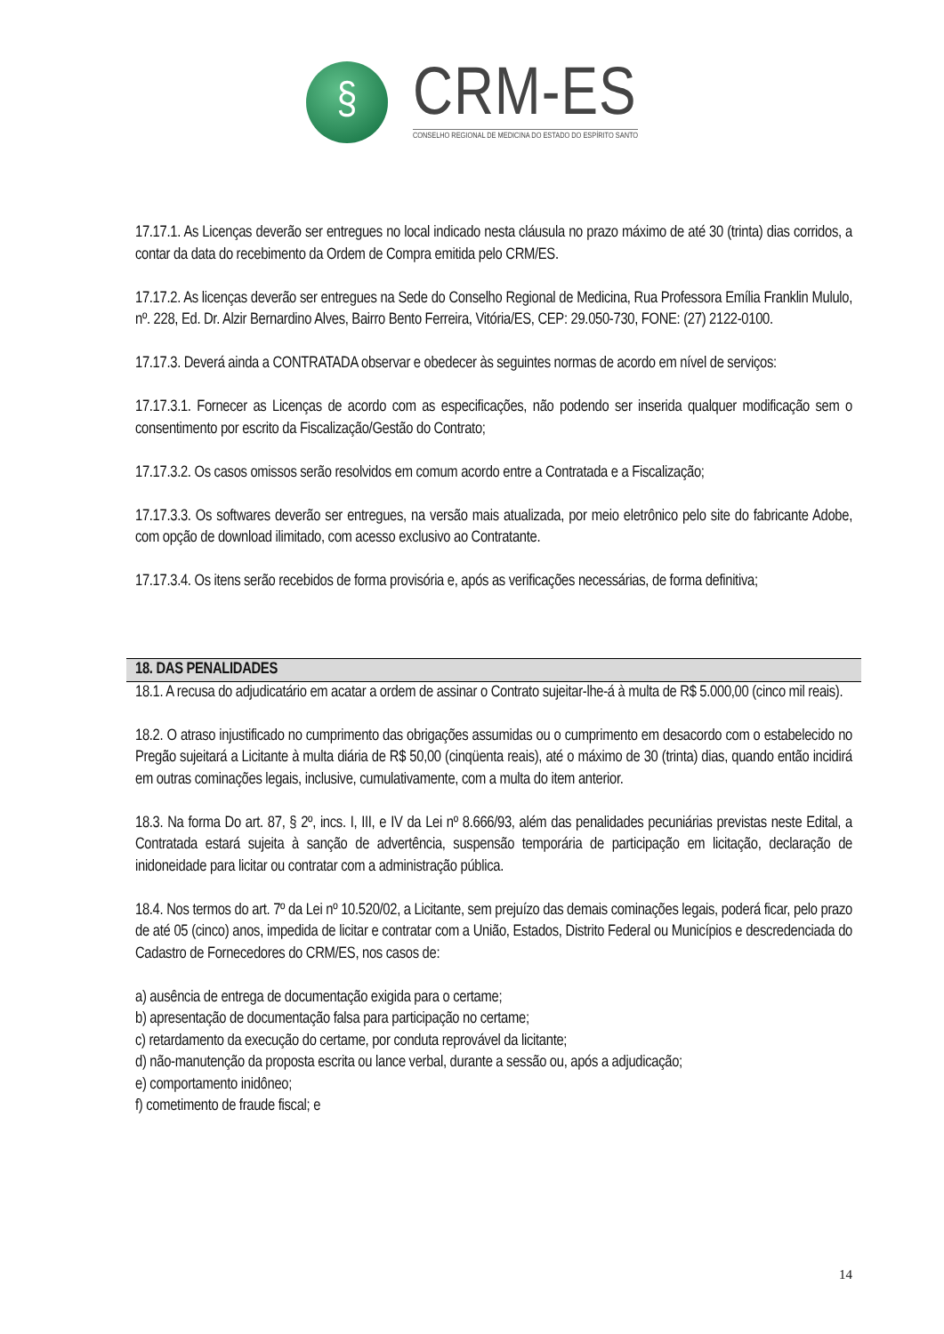§
CRM-ES
CONSELHO REGIONAL DE MEDICINA DO ESTADO DO ESPÍRITO SANTO
17.17.1. As Licenças deverão ser entregues no local indicado nesta cláusula no prazo máximo de até 30 (trinta) dias corridos, a contar da data do recebimento da Ordem de Compra emitida pelo CRM/ES.
17.17.2. As licenças deverão ser entregues na Sede do Conselho Regional de Medicina, Rua Professora Emília Franklin Mululo, nº. 228, Ed. Dr. Alzir Bernardino Alves, Bairro Bento Ferreira, Vitória/ES, CEP: 29.050-730, FONE: (27) 2122-0100.
17.17.3. Deverá ainda a CONTRATADA observar e obedecer às seguintes normas de acordo em nível de serviços:
17.17.3.1. Fornecer as Licenças de acordo com as especificações, não podendo ser inserida qualquer modificação sem o consentimento por escrito da Fiscalização/Gestão do Contrato;
17.17.3.2. Os casos omissos serão resolvidos em comum acordo entre a Contratada e a Fiscalização;
17.17.3.3. Os softwares deverão ser entregues, na versão mais atualizada, por meio eletrônico pelo site do fabricante Adobe, com opção de download ilimitado, com acesso exclusivo ao Contratante.
17.17.3.4. Os itens serão recebidos de forma provisória e, após as verificações necessárias, de forma definitiva;
18. DAS PENALIDADES
18.1. A recusa do adjudicatário em acatar a ordem de assinar o Contrato sujeitar-lhe-á à multa de R$ 5.000,00 (cinco mil reais).
18.2. O atraso injustificado no cumprimento das obrigações assumidas ou o cumprimento em desacordo com o estabelecido no Pregão sujeitará a Licitante à multa diária de R$ 50,00 (cinqüenta reais), até o máximo de 30 (trinta) dias, quando então incidirá em outras cominações legais, inclusive, cumulativamente, com a multa do item anterior.
18.3. Na forma Do art. 87, § 2º, incs. I, III, e IV da Lei nº 8.666/93, além das penalidades pecuniárias previstas neste Edital, a Contratada estará sujeita à sanção de advertência, suspensão temporária de participação em licitação, declaração de inidoneidade para licitar ou contratar com a administração pública.
18.4. Nos termos do art. 7º da Lei nº 10.520/02, a Licitante, sem prejuízo das demais cominações legais, poderá ficar, pelo prazo de até 05 (cinco) anos, impedida de licitar e contratar com a União, Estados, Distrito Federal ou Municípios e descredenciada do Cadastro de Fornecedores do CRM/ES, nos casos de:
a) ausência de entrega de documentação exigida para o certame;
b) apresentação de documentação falsa para participação no certame;
c) retardamento da execução do certame, por conduta reprovável da licitante;
d) não-manutenção da proposta escrita ou lance verbal, durante a sessão ou, após a adjudicação;
e) comportamento inidôneo;
f) cometimento de fraude fiscal; e
14